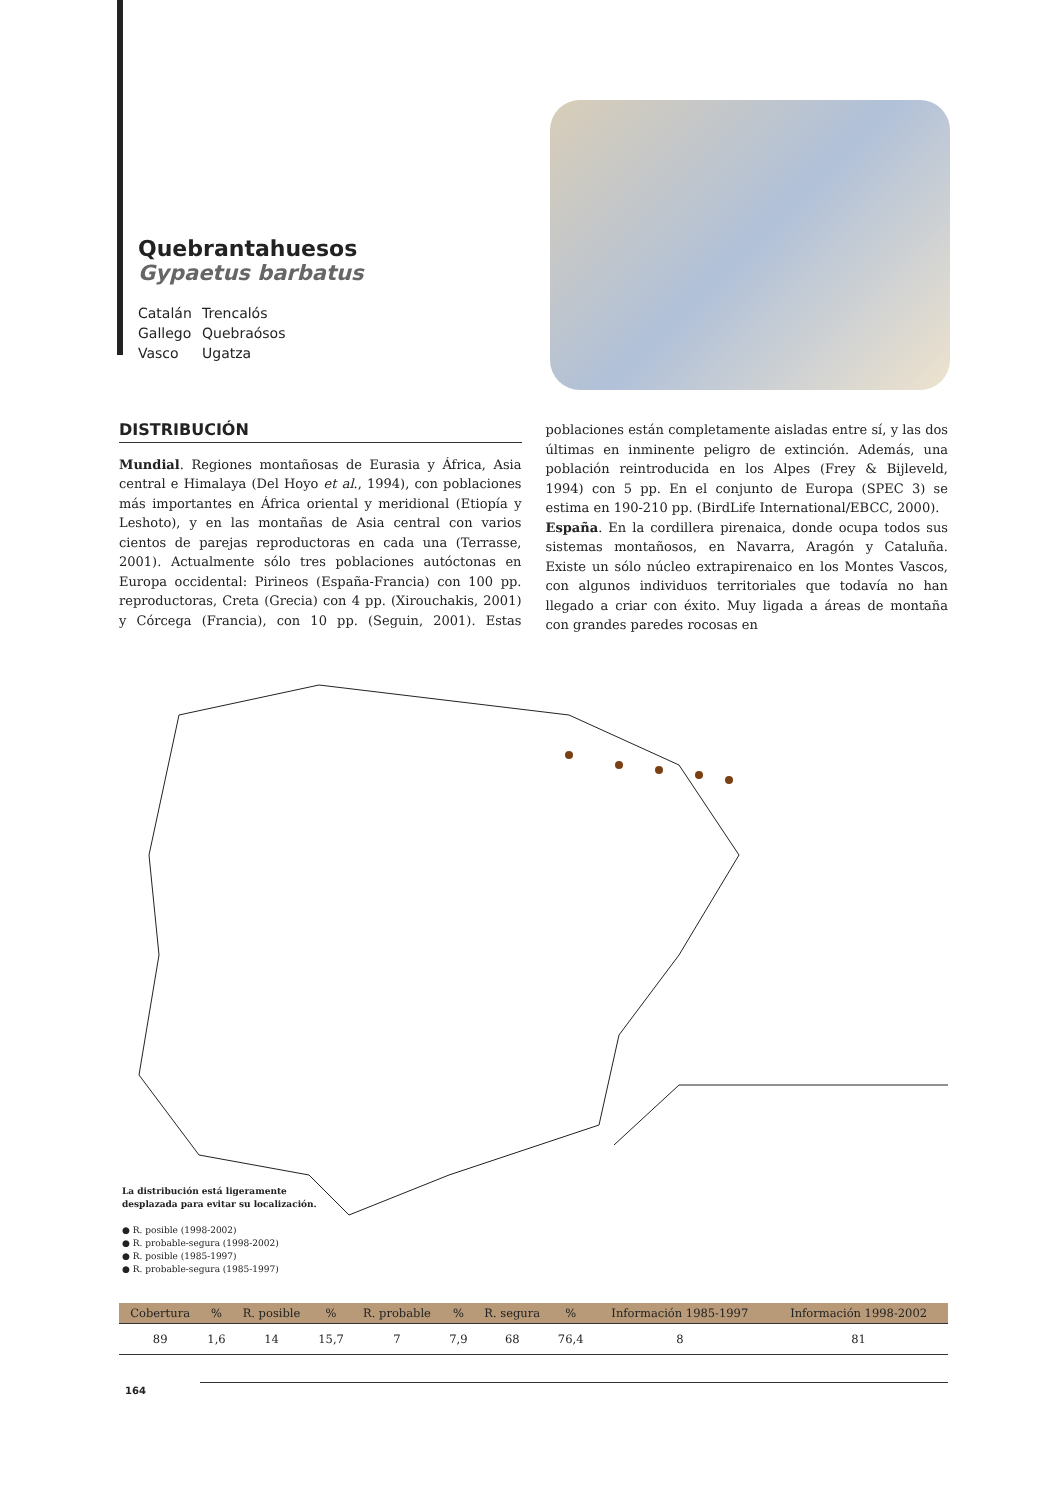Quebrantahuesos
Gypaetus barbatus
Catalán Trencalós
Gallego Quebraósos
Vasco Ugatza
DISTRIBUCIÓN
Mundial. Regiones montañosas de Eurasia y África, Asia central e Himalaya (Del Hoyo et al., 1994), con poblaciones más importantes en África oriental y meridional (Etiopía y Leshoto), y en las montañas de Asia central con varios cientos de parejas reproductoras en cada una (Terrasse, 2001). Actualmente sólo tres poblaciones autóctonas en Europa occidental: Pirineos (España-Francia) con 100 pp. reproductoras, Creta (Grecia) con 4 pp. (Xirouchakis, 2001) y Córcega (Francia), con 10 pp. (Seguin, 2001). Estas poblaciones están completamente aisladas entre sí, y las dos últimas en inminente peligro de extinción. Además, una población reintroducida en los Alpes (Frey & Bijleveld, 1994) con 5 pp. En el conjunto de Europa (SPEC 3) se estima en 190-210 pp. (BirdLife International/EBCC, 2000).
España. En la cordillera pirenaica, donde ocupa todos sus sistemas montañosos, en Navarra, Aragón y Cataluña. Existe un sólo núcleo extrapirenaico en los Montes Vascos, con algunos individuos territoriales que todavía no han llegado a criar con éxito. Muy ligada a áreas de montaña con grandes paredes rocosas en
La distribución está ligeramente
desplazada para evitar su localización.
● R. posible (1998-2002)
● R. probable-segura (1998-2002)
● R. posible (1985-1997)
● R. probable-segura (1985-1997)
| Cobertura | % | R. posible | % | R. probable | % | R. segura | % | Información 1985-1997 | Información 1998-2002 |
| --- | --- | --- | --- | --- | --- | --- | --- | --- | --- |
| 89 | 1,6 | 14 | 15,7 | 7 | 7,9 | 68 | 76,4 | 8 | 81 |
164